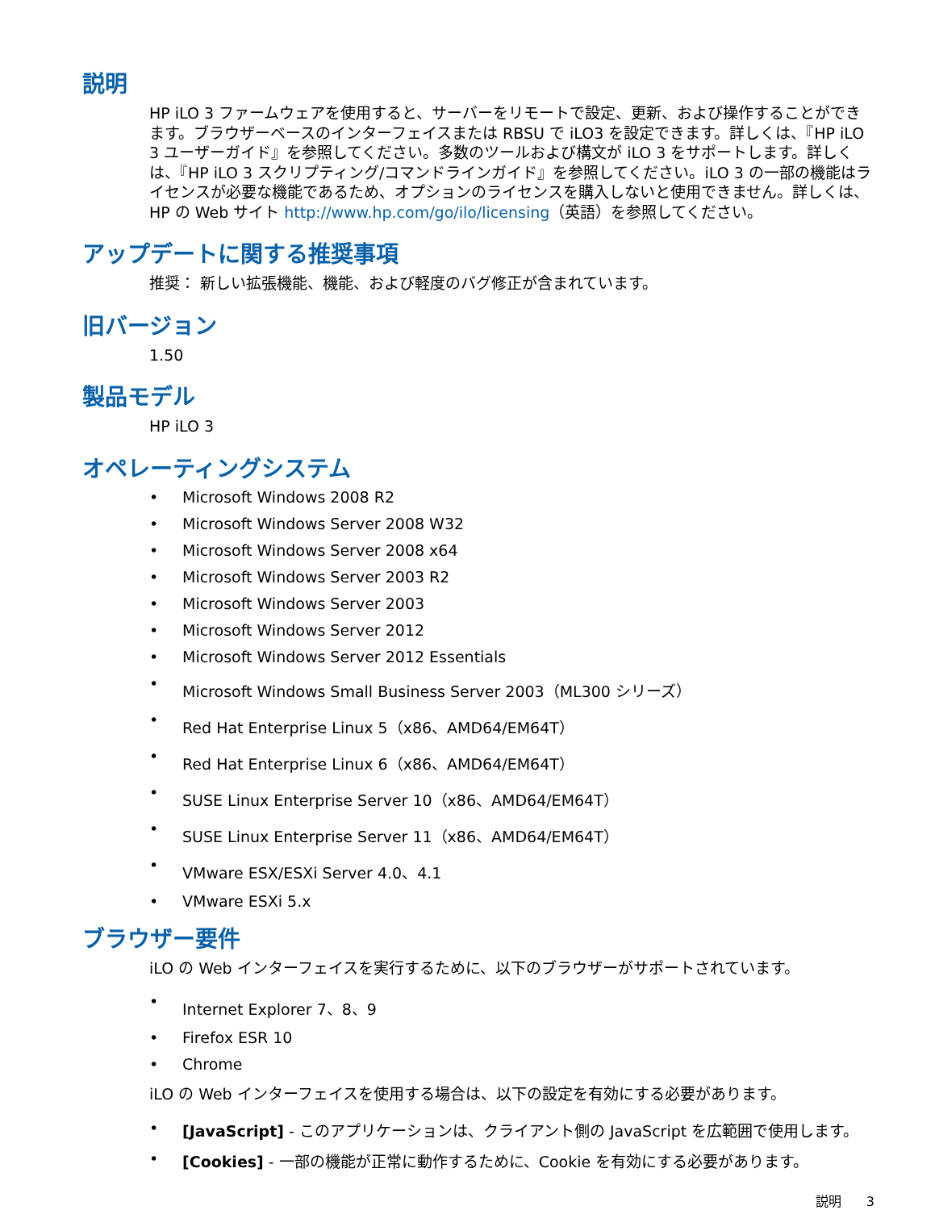説明
HP iLO 3 ファームウェアを使用すると、サーバーをリモートで設定、更新、および操作することができます。ブラウザーベースのインターフェイスまたは RBSU で iLO3 を設定できます。詳しくは、『HP iLO 3 ユーザーガイド』を参照してください。多数のツールおよび構文が iLO 3 をサポートします。詳しくは、『HP iLO 3 スクリプティング/コマンドラインガイド』を参照してください。iLO 3 の一部の機能はライセンスが必要な機能であるため、オプションのライセンスを購入しないと使用できません。詳しくは、HP の Web サイト http://www.hp.com/go/ilo/licensing（英語）を参照してください。
アップデートに関する推奨事項
推奨： 新しい拡張機能、機能、および軽度のバグ修正が含まれています。
旧バージョン
1.50
製品モデル
HP iLO 3
オペレーティングシステム
• Microsoft Windows 2008 R2
• Microsoft Windows Server 2008 W32
• Microsoft Windows Server 2008 x64
• Microsoft Windows Server 2003 R2
• Microsoft Windows Server 2003
• Microsoft Windows Server 2012
• Microsoft Windows Server 2012 Essentials
• Microsoft Windows Small Business Server 2003（ML300 シリーズ）
• Red Hat Enterprise Linux 5（x86、AMD64/EM64T）
• Red Hat Enterprise Linux 6（x86、AMD64/EM64T）
• SUSE Linux Enterprise Server 10（x86、AMD64/EM64T）
• SUSE Linux Enterprise Server 11（x86、AMD64/EM64T）
• VMware ESX/ESXi Server 4.0、4.1
• VMware ESXi 5.x
ブラウザー要件
iLO の Web インターフェイスを実行するために、以下のブラウザーがサポートされています。
• Internet Explorer 7、8、9
• Firefox ESR 10
• Chrome
iLO の Web インターフェイスを使用する場合は、以下の設定を有効にする必要があります。
• [JavaScript] - このアプリケーションは、クライアント側の JavaScript を広範囲で使用します。
• [Cookies] - 一部の機能が正常に動作するために、Cookie を有効にする必要があります。
説明 3